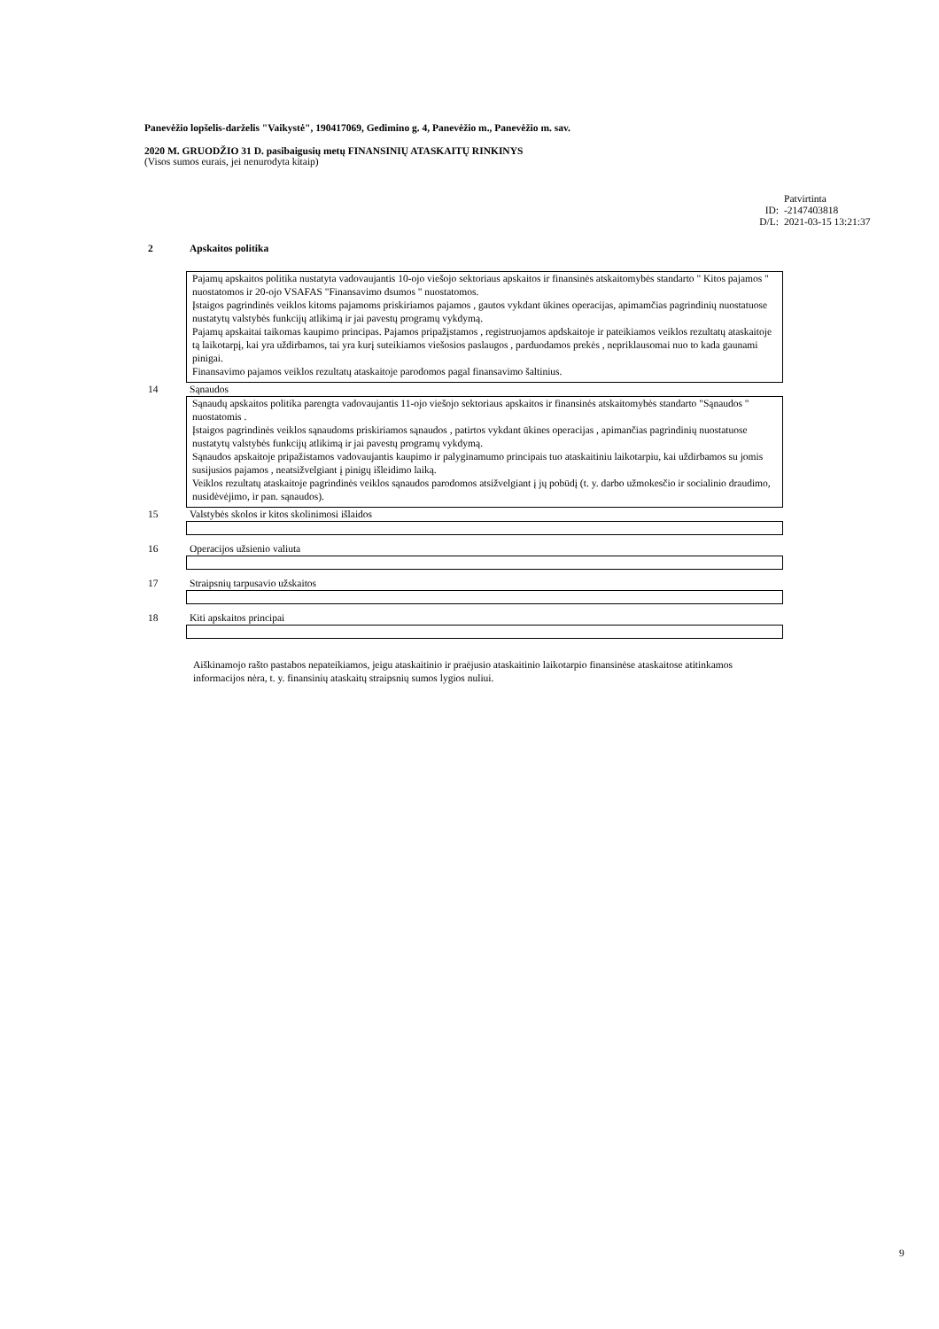Panevėžio lopšelis-darželis "Vaikystė", 190417069, Gedimino g. 4, Panevėžio m., Panevėžio m. sav.
2020 M. GRUODŽIO 31 D. pasibaigusių metų FINANSINIŲ ATASKAITŲ RINKINYS
(Visos sumos eurais, jei nenurodyta kitaip)
Patvirtinta
ID: -2147403818
D/L: 2021-03-15 13:21:37
2 Apskaitos politika
Pajamų apskaitos politika nustatyta vadovaujantis 10-ojo viešojo sektoriaus apskaitos ir finansinės atskaitomybės standarto " Kitos pajamos " nuostatomos ir 20-ojo VSAFAS "Finansavimo dsumos " nuostatomos.
Įstaigos pagrindinės veiklos kitoms pajamoms priskiriamos pajamos , gautos vykdant ūkines operacijas, apimamčias pagrindinių nuostatuose nustatytų valstybės funkcijų atlikimą ir jai pavestų programų vykdymą.
Pajamų apskaitai taikomas kaupimo principas. Pajamos pripažįstamos , registruojamos apdskaitoje ir pateikiamos veiklos rezultatų ataskaitoje tą laikotarpį, kai yra uždirbamos, tai yra kurį suteikiamos viešosios paslaugos , parduodamos prekės , nepriklausomai nuo to kada gaunami pinigai.
Finansavimo pajamos veiklos rezultatų ataskaitoje parodomos pagal finansavimo šaltinius.
14 Sąnaudos
Sąnaudų apskaitos politika parengta vadovaujantis 11-ojo viešojo sektoriaus apskaitos ir finansinės atskaitomybės standarto "Sąnaudos " nuostatomis .
Įstaigos pagrindinės veiklos sąnaudoms priskiriamos sąnaudos , patirtos vykdant ūkines operacijas , apimančias pagrindinių nuostatuose nustatytų valstybės funkcijų atlikimą ir jai pavestų programų vykdymą.
Sąnaudos apskaitoje pripažistamos vadovaujantis kaupimo ir palyginamumo principais tuo ataskaitiniu laikotarpiu, kai uždirbamos su jomis susijusios pajamos , neatsižvelgiant į pinigų išleidimo laiką.
Veiklos rezultatų ataskaitoje pagrindinės veiklos sąnaudos parodomos atsižvelgiant į jų pobūdį (t. y. darbo užmokesčio ir socialinio draudimo, nusidėvėjimo, ir pan. sąnaudos).
15 Valstybės skolos ir kitos skolinimosi išlaidos
16 Operacijos užsienio valiuta
17 Straipsnių tarpusavio užskaitos
18 Kiti apskaitos principai
Aiškinamojo rašto pastabos nepateikiamos, jeigu ataskaitinio ir praėjusio ataskaitinio laikotarpio finansinėse ataskaitose atitinkamos informacijos nėra, t. y. finansinių ataskaitų straipsnių sumos lygios nuliui.
9